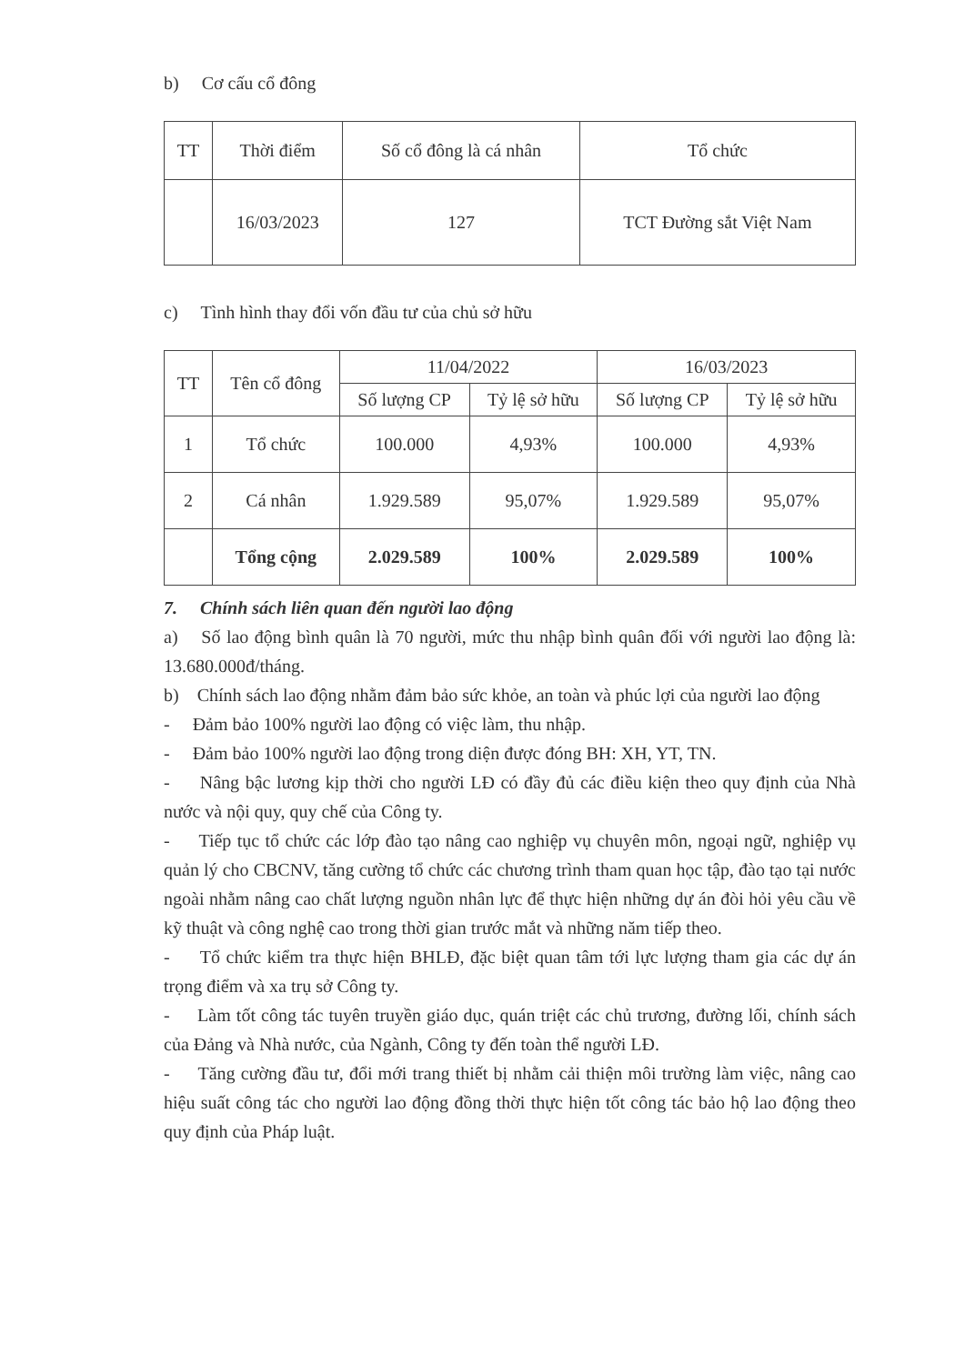b) Cơ cấu cổ đông
| TT | Thời điểm | Số cổ đông là cá nhân | Tổ chức |
| --- | --- | --- | --- |
| | 16/03/2023 | 127 | TCT Đường sắt Việt Nam |
c) Tình hình thay đổi vốn đầu tư của chủ sở hữu
| TT | Tên cổ đông | 11/04/2022 | | 16/03/2023 | |
| --- | --- | --- | --- | --- | --- |
| | | Số lượng CP | Tỷ lệ sở hữu | Số lượng CP | Tỷ lệ sở hữu |
| 1 | Tổ chức | 100.000 | 4,93% | 100.000 | 4,93% |
| 2 | Cá nhân | 1.929.589 | 95,07% | 1.929.589 | 95,07% |
| | Tổng cộng | 2.029.589 | 100% | 2.029.589 | 100% |
7. Chính sách liên quan đến người lao động
a) Số lao động bình quân là 70 người, mức thu nhập bình quân đối với người lao động là: 13.680.000đ/tháng.
b) Chính sách lao động nhằm đảm bảo sức khỏe, an toàn và phúc lợi của người lao động
- Đảm bảo 100% người lao động có việc làm, thu nhập.
- Đảm bảo 100% người lao động trong diện được đóng BH: XH, YT, TN.
- Nâng bậc lương kịp thời cho người LĐ có đầy đủ các điều kiện theo quy định của Nhà nước và nội quy, quy chế của Công ty.
- Tiếp tục tổ chức các lớp đào tạo nâng cao nghiệp vụ chuyên môn, ngoại ngữ, nghiệp vụ quản lý cho CBCNV, tăng cường tổ chức các chương trình tham quan học tập, đào tạo tại nước ngoài nhằm nâng cao chất lượng nguồn nhân lực để thực hiện những dự án đòi hỏi yêu cầu về kỹ thuật và công nghệ cao trong thời gian trước mắt và những năm tiếp theo.
- Tổ chức kiểm tra thực hiện BHLĐ, đặc biệt quan tâm tới lực lượng tham gia các dự án trọng điểm và xa trụ sở Công ty.
- Làm tốt công tác tuyên truyền giáo dục, quán triệt các chủ trương, đường lối, chính sách của Đảng và Nhà nước, của Ngành, Công ty đến toàn thể người LĐ.
- Tăng cường đầu tư, đổi mới trang thiết bị nhằm cải thiện môi trường làm việc, nâng cao hiệu suất công tác cho người lao động đồng thời thực hiện tốt công tác bảo hộ lao động theo quy định của Pháp luật.